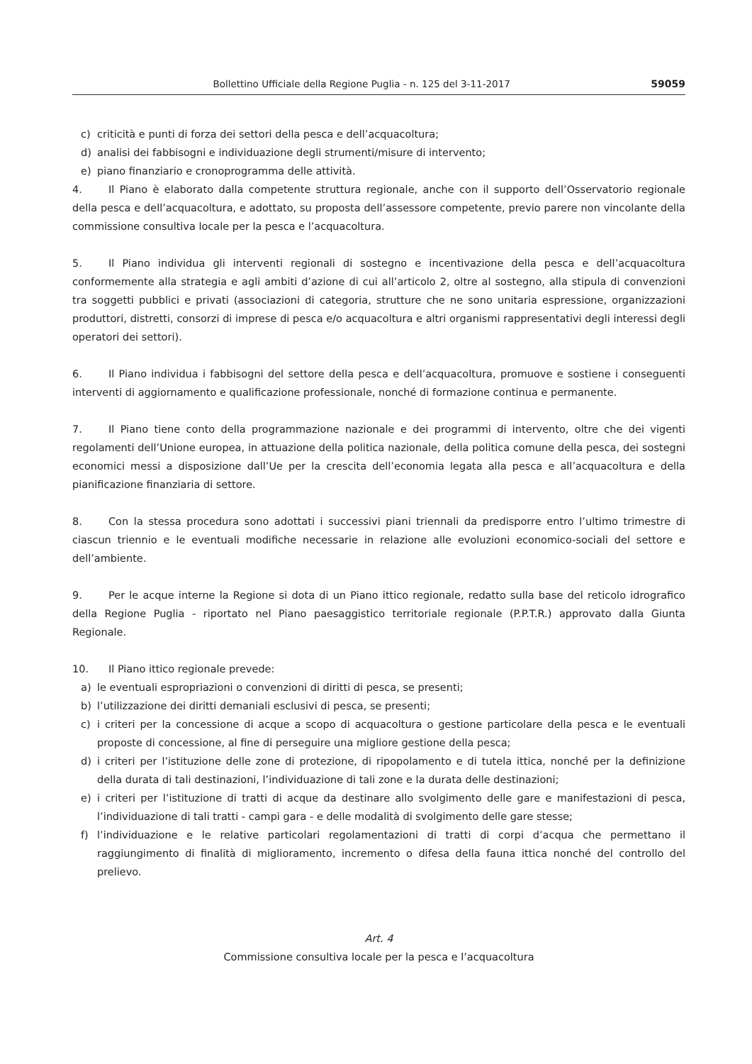Bollettino Ufficiale della Regione Puglia - n. 125 del 3-11-2017 59059
c) criticità e punti di forza dei settori della pesca e dell’acquacoltura;
d) analisi dei fabbisogni e individuazione degli strumenti/misure di intervento;
e) piano finanziario e cronoprogramma delle attività.
4. Il Piano è elaborato dalla competente struttura regionale, anche con il supporto dell’Osservatorio regionale della pesca e dell’acquacoltura, e adottato, su proposta dell’assessore competente, previo parere non vincolante della commissione consultiva locale per la pesca e l’acquacoltura.
5. Il Piano individua gli interventi regionali di sostegno e incentivazione della pesca e dell’acquacoltura conformemente alla strategia e agli ambiti d’azione di cui all’articolo 2, oltre al sostegno, alla stipula di convenzioni tra soggetti pubblici e privati (associazioni di categoria, strutture che ne sono unitaria espressione, organizzazioni produttori, distretti, consorzi di imprese di pesca e/o acquacoltura e altri organismi rappresentativi degli interessi degli operatori dei settori).
6. Il Piano individua i fabbisogni del settore della pesca e dell’acquacoltura, promuove e sostiene i conseguenti interventi di aggiornamento e qualificazione professionale, nonché di formazione continua e permanente.
7. Il Piano tiene conto della programmazione nazionale e dei programmi di intervento, oltre che dei vigenti regolamenti dell’Unione europea, in attuazione della politica nazionale, della politica comune della pesca, dei sostegni economici messi a disposizione dall’Ue per la crescita dell’economia legata alla pesca e all’acquacoltura e della pianificazione finanziaria di settore.
8. Con la stessa procedura sono adottati i successivi piani triennali da predisporre entro l’ultimo trimestre di ciascun triennio e le eventuali modifiche necessarie in relazione alle evoluzioni economico-sociali del settore e dell’ambiente.
9. Per le acque interne la Regione si dota di un Piano ittico regionale, redatto sulla base del reticolo idrografico della Regione Puglia - riportato nel Piano paesaggistico territoriale regionale (P.P.T.R.) approvato dalla Giunta Regionale.
10. Il Piano ittico regionale prevede:
a) le eventuali espropriazioni o convenzioni di diritti di pesca, se presenti;
b) l’utilizzazione dei diritti demaniali esclusivi di pesca, se presenti;
c) i criteri per la concessione di acque a scopo di acquacoltura o gestione particolare della pesca e le eventuali proposte di concessione, al fine di perseguire una migliore gestione della pesca;
d) i criteri per l’istituzione delle zone di protezione, di ripopolamento e di tutela ittica, nonché per la definizione della durata di tali destinazioni, l’individuazione di tali zone e la durata delle destinazioni;
e) i criteri per l’istituzione di tratti di acque da destinare allo svolgimento delle gare e manifestazioni di pesca, l’individuazione di tali tratti - campi gara - e delle modalità di svolgimento delle gare stesse;
f) l’individuazione e le relative particolari regolamentazioni di tratti di corpi d’acqua che permettano il raggiungimento di finalità di miglioramento, incremento o difesa della fauna ittica nonché del controllo del prelievo.
Art. 4
Commissione consultiva locale per la pesca e l’acquacoltura